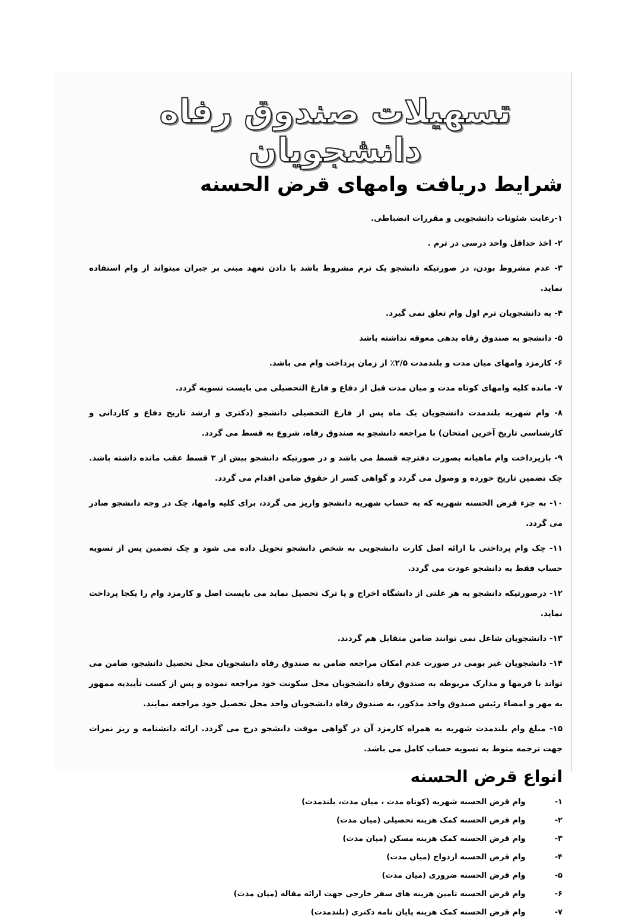تسهیلات صندوق رفاه دانشجویان
شرایط دریافت وامهای قرض الحسنه
۱-رعایت شئونات دانشجویی و مقررات انضباطی.
۲- اخذ حداقل واحد درسی در ترم .
۳- عدم مشروط بودن، در صورتیکه دانشجو یک ترم مشروط باشد با دادن تعهد مبنی بر جبران میتواند از وام استفاده نماید.
۴- به دانشجویان ترم اول وام تعلق نمی گیرد.
۵- دانشجو به صندوق رفاه بدهی معوقه نداشته باشد
۶- کارمزد وامهای میان مدت و بلندمدت ۲/۵٪ از زمان پرداخت وام می باشد.
۷- مانده کلیه وامهای کوتاه مدت و میان مدت قبل از دفاع و فارغ التحصیلی می بایست تسویه گردد.
۸- وام شهریه بلندمدت دانشجویان یک ماه پس از فارغ التحصیلی دانشجو (دکتری و ارشد تاریخ دفاع و کاردانی و کارشناسی تاریخ آخرین امتحان) با مراجعه دانشجو به صندوق رفاه، شروع به قسط می گردد.
۹- بازپرداخت وام ماهیانه بصورت دفترچه قسط می باشد و در صورتیکه دانشجو بیش از ۳ قسط عقب مانده داشته باشد. چک تضمین تاریخ خورده و وصول می گردد و گواهی کسر از حقوق ضامن اقدام می گردد.
۱۰- به جزء قرض الحسنه شهریه که به حساب شهریه دانشجو واریز می گردد، برای کلیه وامها، چک در وجه دانشجو صادر می گردد.
۱۱- چک وام پرداختی با ارائه اصل کارت دانشجویی به شخص دانشجو تحویل داده می شود و چک تضمین پس از تسویه حساب فقط به دانشجو عودت می گردد.
۱۲- درصورتیکه دانشجو به هر علتی از دانشگاه اخراج و یا ترک تحصیل نماید می بایست اصل و کارمزد وام را یکجا پرداخت نماید.
۱۳- دانشجویان شاغل نمی توانند ضامن متقابل هم گردند.
۱۴- دانشجویان غیر بومی در صورت عدم امکان مراجعه ضامن به صندوق رفاه دانشجویان محل تحصیل دانشجو، ضامن می تواند با فرمها و مدارک مربوطه به صندوق رفاه دانشجویان محل سکونت خود مراجعه نموده و پس از کسب تأییدیه ممهور به مهر و امضاء رئیس صندوق واحد مذکور، به صندوق رفاه دانشجویان واحد محل تحصیل خود مراجعه نمایند.
۱۵- مبلغ وام بلندمدت شهریه به همراه کارمزد آن در گواهی موقت دانشجو درج می گردد. ارائه دانشنامه و ریز نمرات جهت ترجمه منوط به تسویه حساب کامل می باشد.
انواع قرض الحسنه
۱- وام قرض الحسنه شهریه (کوتاه مدت ، میان مدت، بلندمدت)
۲- وام قرض الحسنه کمک هزینه تحصیلی (میان مدت)
۳- وام قرض الحسنه کمک هزینه مسکن (میان مدت)
۴- وام قرض الحسنه ازدواج (میان مدت)
۵- وام قرض الحسنه ضروری (میان مدت)
۶- وام قرض الحسنه تامین هزینه های سفر خارجی جهت ارائه مقاله (میان مدت)
۷- وام قرض الحسنه کمک هزینه پایان نامه دکتری (بلندمدت)